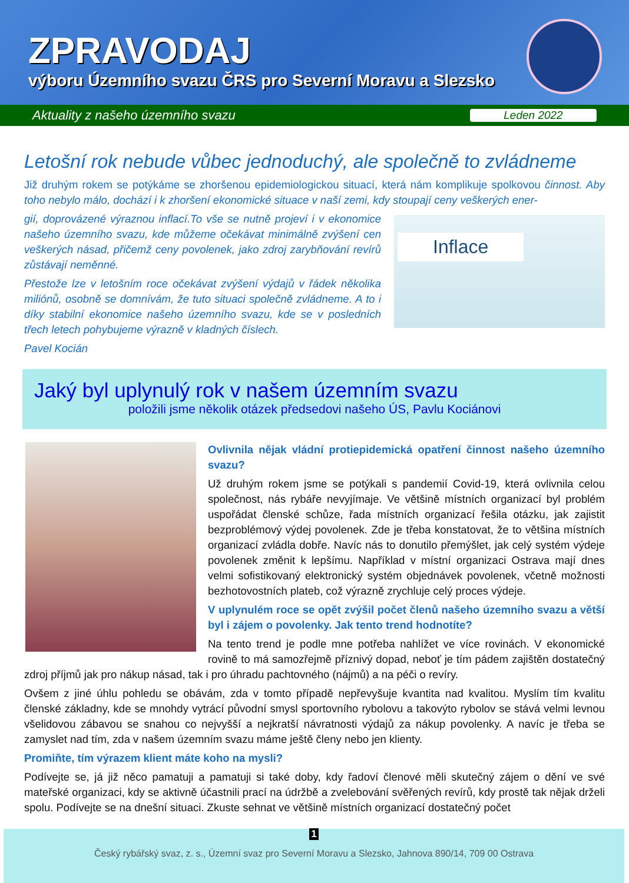ZPRAVODAJ
výboru Územního svazu ČRS pro Severní Moravu a Slezsko
Aktuality z našeho územního svazu Leden 2022
Letošní rok nebude vůbec jednoduchý, ale společně to zvládneme
Již druhým rokem se potýkáme se zhoršenou epidemiologickou situací, která nám komplikuje spolkovou činnost. Aby toho nebylo málo, dochází i k zhoršení ekonomické situace v naší zemi, kdy stoupají ceny veškerých ener-
Inflace
gií, doprovázené výraznou inflací.To vše se nutně projeví i v ekonomice našeho územního svazu, kde můžeme očekávat minimálně zvýšení cen veškerých násad, přičemž ceny povolenek, jako zdroj zarybňování revírů zůstávají neměnné.
Přestože lze v letošním roce očekávat zvýšení výdajů v řádek několika miliónů, osobně se domnívám, že tuto situaci společně zvládneme. A to i díky stabilní ekonomice našeho územního svazu, kde se v posledních třech letech pohybujeme výrazně v kladných číslech.
Pavel Kocián
Jaký byl uplynulý rok v našem územním svazu
položili jsme několik otázek předsedovi našeho ÚS, Pavlu Kociánovi
Ovlivnila nějak vládní protiepidemická opatření činnost našeho územního svazu?
Už druhým rokem jsme se potýkali s pandemií Covid-19, která ovlivnila celou společnost, nás rybáře nevyjímaje. Ve většině místních organizací byl problém uspořádat členské schůze, řada místních organizací řešila otázku, jak zajistit bezproblémový výdej povolenek. Zde je třeba konstatovat, že to většina místních organizací zvládla dobře. Navíc nás to donutilo přemýšlet, jak celý systém výdeje povolenek změnit k lepšímu. Například v místní organizaci Ostrava mají dnes velmi sofistikovaný elektronický systém objednávek povolenek, včetně možnosti bezhotovostních plateb, což výrazně zrychluje celý proces výdeje.
V uplynulém roce se opět zvýšil počet členů našeho územního svazu a větší byl i zájem o povolenky. Jak tento trend hodnotíte?
Na tento trend je podle mne potřeba nahlížet ve více rovinách. V ekonomické rovině to má samozřejmě příznivý dopad, neboť je tím pádem zajištěn dostatečný zdroj příjmů jak pro nákup násad, tak i pro úhradu pachtovného (nájmů) a na péči o revíry.
Ovšem z jiné úhlu pohledu se obávám, zda v tomto případě nepřevyšuje kvantita nad kvalitou. Myslím tím kvalitu členské základny, kde se mnohdy vytrácí původní smysl sportovního rybolovu a takovýto rybolov se stává velmi levnou všelidovou zábavou se snahou co nejvyšší a nejkratší návratnosti výdajů za nákup povolenky. A navíc je třeba se zamyslet nad tím, zda v našem územním svazu máme ještě členy nebo jen klienty.
Promiňte, tím výrazem klient máte koho na mysli?
Podívejte se, já již něco pamatuji a pamatuji si také doby, kdy řadoví členové měli skutečný zájem o dění ve své mateřské organizaci, kdy se aktivně účastnili prací na údržbě a zvelebování svěřených revírů, kdy prostě tak nějak drželi spolu. Podívejte se na dnešní situaci. Zkuste sehnat ve většině místních organizací dostatečný počet
1
Český rybářský svaz, z. s., Územní svaz pro Severní Moravu a Slezsko, Jahnova 890/14, 709 00 Ostrava